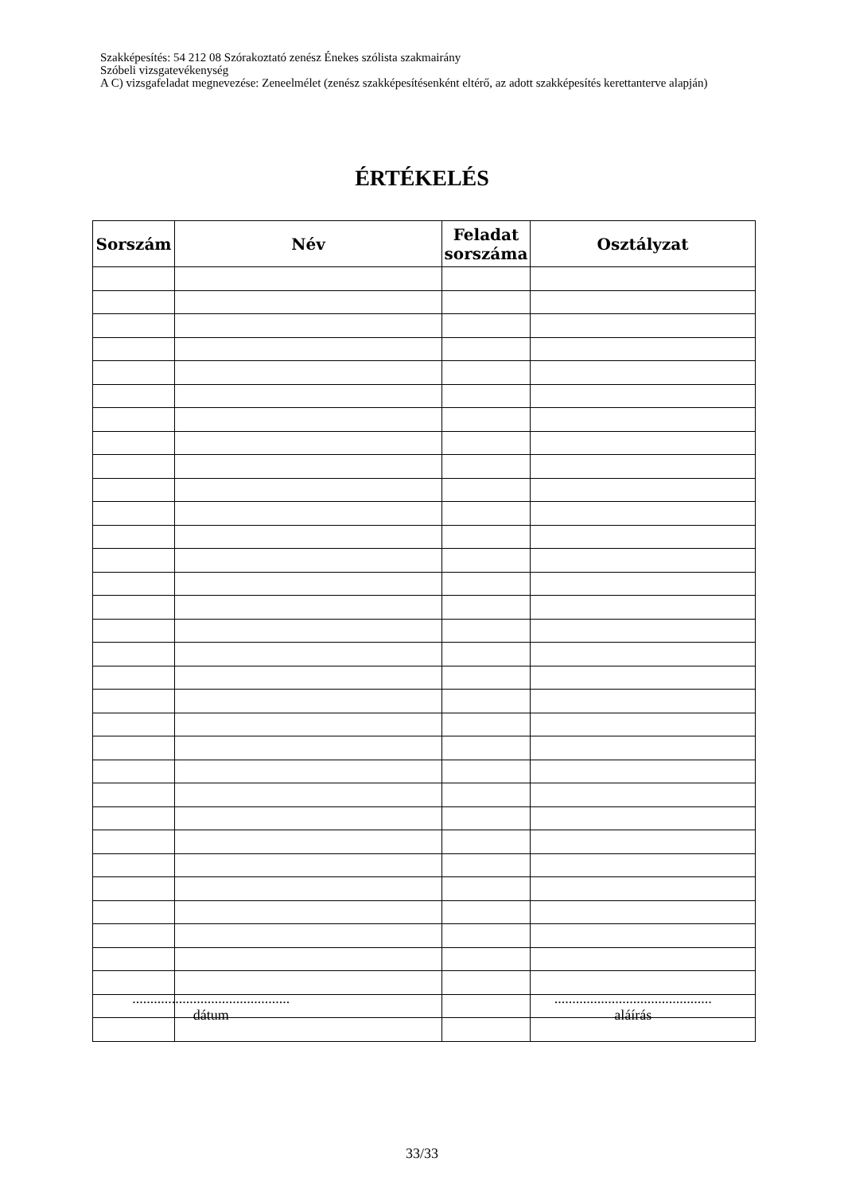Szakképesítés: 54 212 08 Szórakoztató zenész Énekes szólista szakmairány
Szóbeli vizsgatevékenység
A C) vizsgafeladat megnevezése: Zeneelmélet (zenész szakképesítésenként eltérő, az adott szakképesítés kerettanterve alapján)
ÉRTÉKELÉS
| Sorszám | Név | Feladat sorszáma | Osztályzat |
| --- | --- | --- | --- |
............................................
dátum
............................................
aláírás
33/33